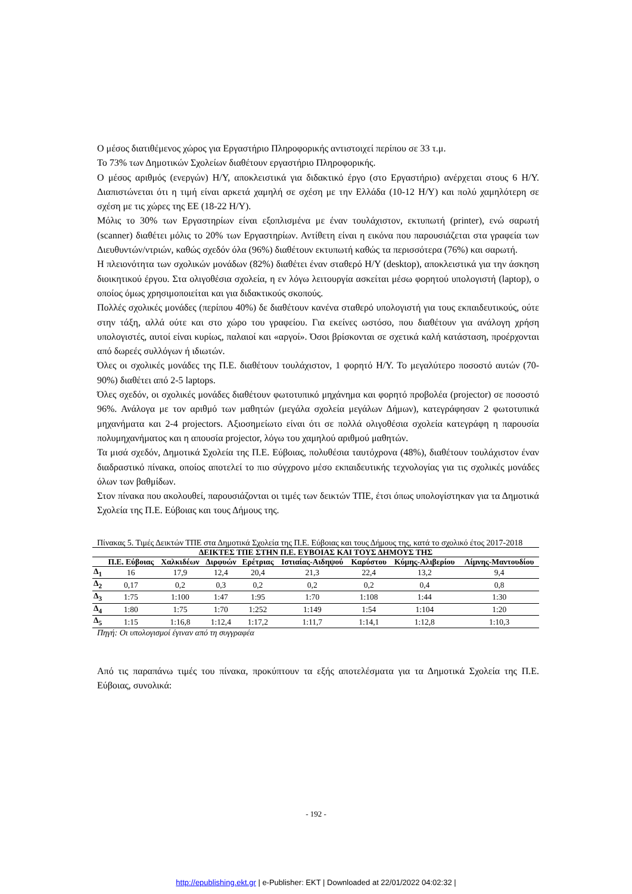Ο μέσος διατιθέμενος χώρος για Εργαστήριο Πληροφορικής αντιστοιχεί περίπου σε 33 τ.μ.
Το 73% των Δημοτικών Σχολείων διαθέτουν εργαστήριο Πληροφορικής.
Ο μέσος αριθμός (ενεργών) Η/Υ, αποκλειστικά για διδακτικό έργο (στο Εργαστήριο) ανέρχεται στους 6 Η/Υ. Διαπιστώνεται ότι η τιμή είναι αρκετά χαμηλή σε σχέση με την Ελλάδα (10-12 Η/Υ) και πολύ χαμηλότερη σε σχέση με τις χώρες της ΕΕ (18-22 Η/Υ).
Μόλις το 30% των Εργαστηρίων είναι εξοπλισμένα με έναν τουλάχιστον, εκτυπωτή (printer), ενώ σαρωτή (scanner) διαθέτει μόλις το 20% των Εργαστηρίων. Αντίθετη είναι η εικόνα που παρουσιάζεται στα γραφεία των Διευθυντών/ντριών, καθώς σχεδόν όλα (96%) διαθέτουν εκτυπωτή καθώς τα περισσότερα (76%) και σαρωτή.
Η πλειονότητα των σχολικών μονάδων (82%) διαθέτει έναν σταθερό Η/Υ (desktop), αποκλειστικά για την άσκηση διοικητικού έργου. Στα ολιγοθέσια σχολεία, η εν λόγω λειτουργία ασκείται μέσω φορητού υπολογιστή (laptop), ο οποίος όμως χρησιμοποιείται και για διδακτικούς σκοπούς.
Πολλές σχολικές μονάδες (περίπου 40%) δε διαθέτουν κανένα σταθερό υπολογιστή για τους εκπαιδευτικούς, ούτε στην τάξη, αλλά ούτε και στο χώρο του γραφείου. Για εκείνες ωστόσο, που διαθέτουν για ανάλογη χρήση υπολογιστές, αυτοί είναι κυρίως, παλαιοί και «αργοί». Όσοι βρίσκονται σε σχετικά καλή κατάσταση, προέρχονται από δωρεές συλλόγων ή ιδιωτών.
Όλες οι σχολικές μονάδες της Π.Ε. διαθέτουν τουλάχιστον, 1 φορητό Η/Υ. Το μεγαλύτερο ποσοστό αυτών (70-90%) διαθέτει από 2-5 laptops.
Όλες σχεδόν, οι σχολικές μονάδες διαθέτουν φωτοτυπικό μηχάνημα και φορητό προβολέα (projector) σε ποσοστό 96%. Ανάλογα με τον αριθμό των μαθητών (μεγάλα σχολεία μεγάλων Δήμων), κατεγράφησαν 2 φωτοτυπικά μηχανήματα και 2-4 projectors. Αξιοσημείωτο είναι ότι σε πολλά ολιγοθέσια σχολεία κατεγράφη η παρουσία πολυμηχανήματος και η απουσία projector, λόγω του χαμηλού αριθμού μαθητών.
Τα μισά σχεδόν, Δημοτικά Σχολεία της Π.Ε. Εύβοιας, πολυθέσια ταυτόχρονα (48%), διαθέτουν τουλάχιστον έναν διαδραστικό πίνακα, οποίος αποτελεί το πιο σύγχρονο μέσο εκπαιδευτικής τεχνολογίας για τις σχολικές μονάδες όλων των βαθμίδων.
Στον πίνακα που ακολουθεί, παρουσιάζονται οι τιμές των δεικτών ΤΠΕ, έτσι όπως υπολογίστηκαν για τα Δημοτικά Σχολεία της Π.Ε. Εύβοιας και τους Δήμους της.
Πίνακας 5. Τιμές Δεικτών ΤΠΕ στα Δημοτικά Σχολεία της Π.Ε. Εύβοιας και τους Δήμους της, κατά το σχολικό έτος 2017-2018
| ΔΕΙΚΤΕΣ ΤΠΕ ΣΤΗΝ Π.Ε. ΕΥΒΟΙΑΣ ΚΑΙ ΤΟΥΣ ΔΗΜΟΥΣ ΤΗΣ | | | | | | | | |
| --- | --- | --- | --- | --- | --- | --- | --- | --- |
| | Π.Ε. Εύβοιας | Χαλκιδέων | Διρφυών | Ερέτριας | Ιστιαίας-Αιδηψού | Καρύστου | Κύμης-Αλιβερίου | Λίμνης-Μαντουδίου |
| Δ<sub>1</sub> | 16 | 17,9 | 12,4 | 20,4 | 21,3 | 22,4 | 13,2 | 9,4 |
| Δ<sub>2</sub> | 0,17 | 0,2 | 0,3 | 0,2 | 0,2 | 0,2 | 0,4 | 0,8 |
| Δ<sub>3</sub> | 1:75 | 1:100 | 1:47 | 1:95 | 1:70 | 1:108 | 1:44 | 1:30 |
| Δ<sub>4</sub> | 1:80 | 1:75 | 1:70 | 1:252 | 1:149 | 1:54 | 1:104 | 1:20 |
| Δ<sub>5</sub> | 1:15 | 1:16,8 | 1:12,4 | 1:17,2 | 1:11,7 | 1:14,1 | 1:12,8 | 1:10,3 |
Πηγή: Οι υπολογισμοί έγιναν από τη συγγραφέα
Από τις παραπάνω τιμές του πίνακα, προκύπτουν τα εξής αποτελέσματα για τα Δημοτικά Σχολεία της Π.Ε. Εύβοιας, συνολικά:
- 192 -
http://epublishing.ekt.gr | e-Publisher: EKT | Downloaded at 22/01/2022 04:02:32 |